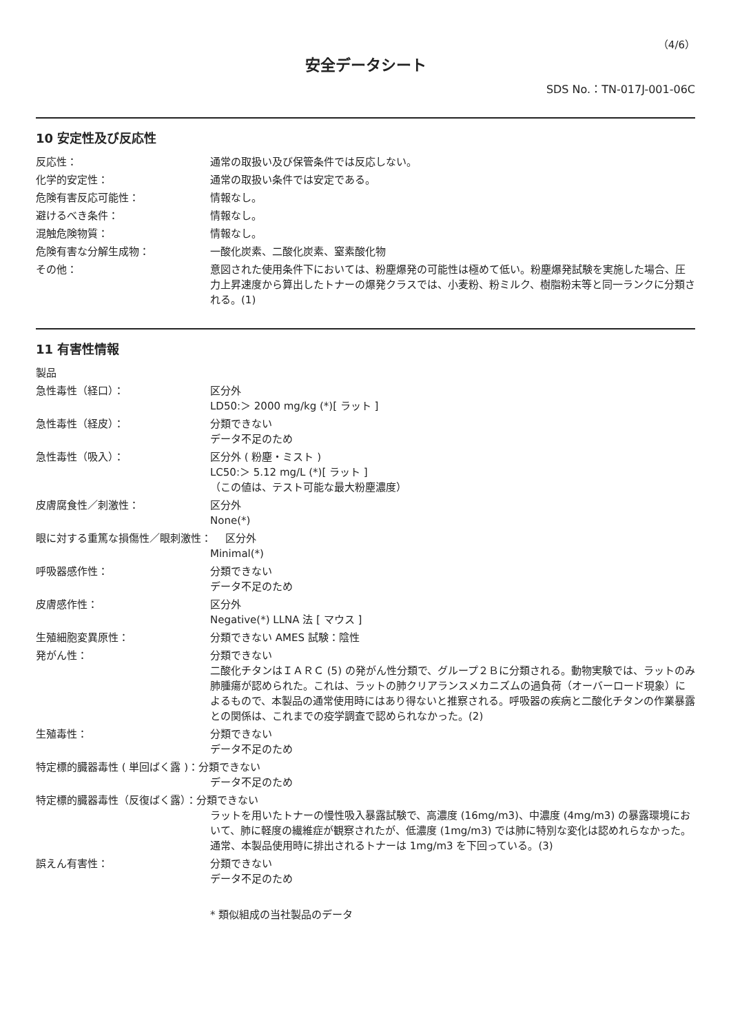（4/6）
安全データシート
SDS No.：TN-017J-001-06C
10 安定性及び反応性
反応性： 通常の取扱い及び保管条件では反応しない。
化学的安定性： 通常の取扱い条件では安定である。
危険有害反応可能性： 情報なし。
避けるべき条件： 情報なし。
混触危険物質： 情報なし。
危険有害な分解生成物： 一酸化炭素、二酸化炭素、窒素酸化物
その他： 意図された使用条件下においては、粉塵爆発の可能性は極めて低い。粉塵爆発試験を実施した場合、圧力上昇速度から算出したトナーの爆発クラスでは、小麦粉、粉ミルク、樹脂粉末等と同一ランクに分類される。(1)
11 有害性情報
製品
急性毒性（経口）： 区分外
LD50:＞ 2000 mg/kg (*)[ ラット ]
急性毒性（経皮）： 分類できない
データ不足のため
急性毒性（吸入）： 区分外 ( 粉塵・ミスト )
LC50:＞ 5.12 mg/L (*)[ ラット ]
（この値は、テスト可能な最大粉塵濃度）
皮膚腐食性／刺激性： 区分外
None(*)
眼に対する重篤な損傷性／眼刺激性：　 区分外
Minimal(*)
呼吸器感作性： 分類できない
データ不足のため
皮膚感作性： 区分外
Negative(*) LLNA 法 [ マウス ]
生殖細胞変異原性： 分類できない AMES 試験：陰性
発がん性： 分類できない
二酸化チタンはＩＡＲＣ (5) の発がん性分類で、グループ２Ｂに分類される。動物実験では、ラットのみ肺腫瘍が認められた。これは、ラットの肺クリアランスメカニズムの過負荷（オーバーロード現象）によるもので、本製品の通常使用時にはあり得ないと推察される。呼吸器の疾病と二酸化チタンの作業暴露との関係は、これまでの疫学調査で認められなかった。(2)
生殖毒性： 分類できない
データ不足のため
特定標的臓器毒性 ( 単回ばく露 )：分類できない
データ不足のため
特定標的臓器毒性（反復ばく露）：分類できない
ラットを用いたトナーの慢性吸入暴露試験で、高濃度 (16mg/m3)、中濃度 (4mg/m3) の暴露環境において、肺に軽度の繊維症が観察されたが、低濃度 (1mg/m3) では肺に特別な変化は認めれらなかった。通常、本製品使用時に排出されるトナーは 1mg/m3 を下回っている。(3)
誤えん有害性： 分類できない
データ不足のため
* 類似組成の当社製品のデータ